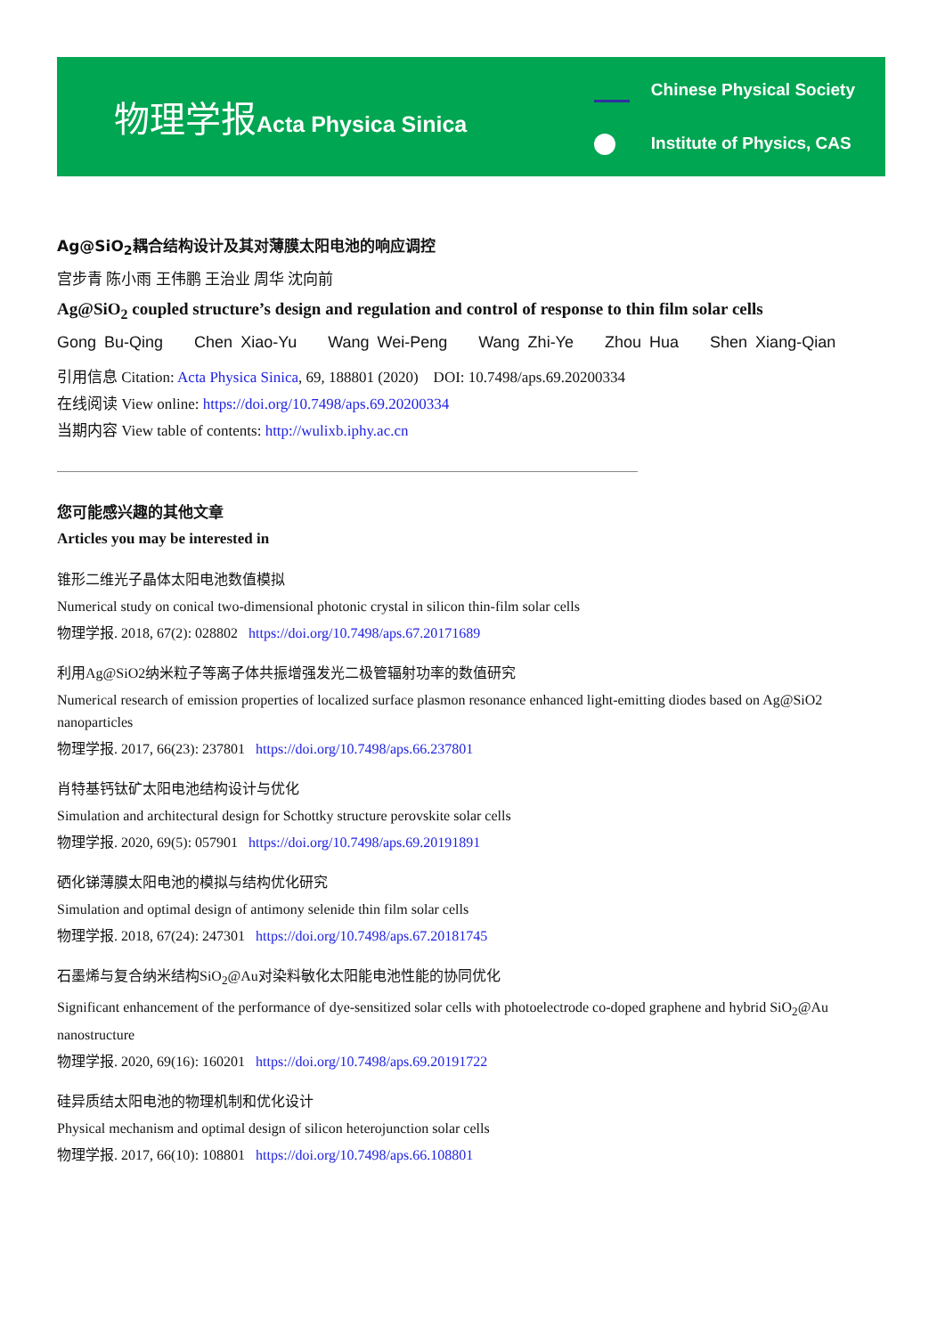物理学报Acta Physica Sinica
Chinese Physical Society
Institute of Physics, CAS
Ag@SiO<sub>2</sub>耦合结构设计及其对薄膜太阳电池的响应调控
宫步青 陈小雨 王伟鹏 王治业 周华 沈向前
Ag@SiO<sub>2</sub> coupled structure’s design and regulation and control of response to thin film solar cells
Gong Bu-Qing Chen Xiao-Yu Wang Wei-Peng Wang Zhi-Ye Zhou Hua Shen Xiang-Qian
引用信息 Citation: Acta Physica Sinica, 69, 188801 (2020) DOI: 10.7498/aps.69.20200334
在线阅读 View online: https://doi.org/10.7498/aps.69.20200334
当期内容 View table of contents: http://wulixb.iphy.ac.cn
您可能感兴趣的其他文章
Articles you may be interested in
锥形二维光子晶体太阳电池数值模拟
Numerical study on conical two-dimensional photonic crystal in silicon thin-film solar cells
物理学报. 2018, 67(2): 028802 https://doi.org/10.7498/aps.67.20171689
利用Ag@SiO2纳米粒子等离子体共振增强发光二极管辐射功率的数值研究
Numerical research of emission properties of localized surface plasmon resonance enhanced light-emitting diodes based on Ag@SiO2 nanoparticles
物理学报. 2017, 66(23): 237801 https://doi.org/10.7498/aps.66.237801
肖特基钙钛矿太阳电池结构设计与优化
Simulation and architectural design for Schottky structure perovskite solar cells
物理学报. 2020, 69(5): 057901 https://doi.org/10.7498/aps.69.20191891
硒化锑薄膜太阳电池的模拟与结构优化研究
Simulation and optimal design of antimony selenide thin film solar cells
物理学报. 2018, 67(24): 247301 https://doi.org/10.7498/aps.67.20181745
石墨烯与复合纳米结构SiO<sub>2</sub>@Au对染料敏化太阳能电池性能的协同优化
Significant enhancement of the performance of dye-sensitized solar cells with photoelectrode co-doped graphene and hybrid SiO<sub>2</sub>@Au nanostructure
物理学报. 2020, 69(16): 160201 https://doi.org/10.7498/aps.69.20191722
硅异质结太阳电池的物理机制和优化设计
Physical mechanism and optimal design of silicon heterojunction solar cells
物理学报. 2017, 66(10): 108801 https://doi.org/10.7498/aps.66.108801